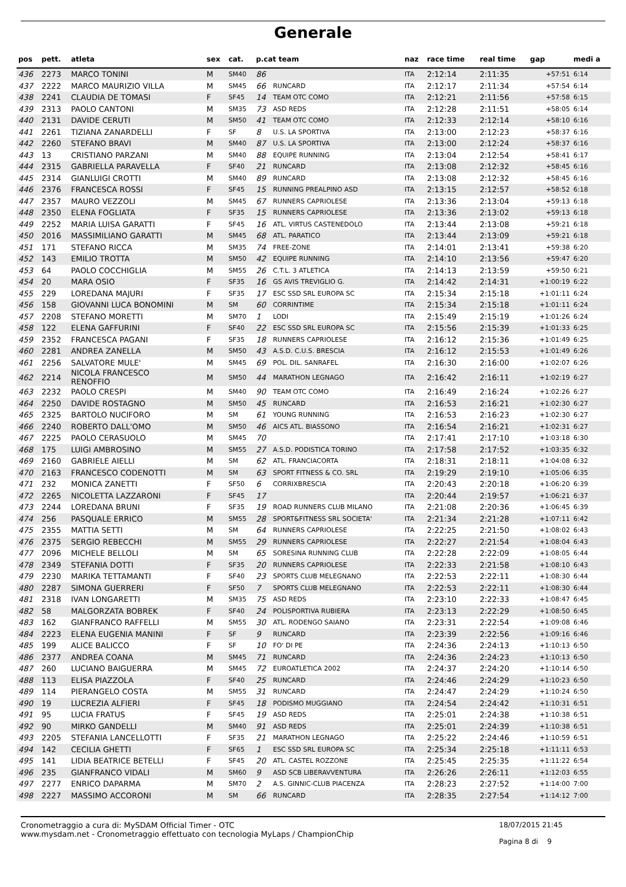Generale
| pos | pett. | atleta | sex | cat. | p.cat team | | naz | race time | real time | gap | medi a |
| --- | --- | --- | --- | --- | --- | --- | --- | --- | --- | --- | --- |
| 436 | 2273 | MARCO TONINI | M | SM40 | 86 | | ITA | 2:12:14 | 2:11:35 | +57:51 | 6:14 |
| 437 | 2222 | MARCO MAURIZIO VILLA | M | SM45 | 66 | RUNCARD | ITA | 2:12:17 | 2:11:34 | +57:54 | 6:14 |
| 438 | 2241 | CLAUDIA DE TOMASI | F | SF45 | 14 | TEAM OTC COMO | ITA | 2:12:21 | 2:11:56 | +57:58 | 6:15 |
| 439 | 2313 | PAOLO CANTONI | M | SM35 | 73 | ASD REDS | ITA | 2:12:28 | 2:11:51 | +58:05 | 6:14 |
| 440 | 2131 | DAVIDE CERUTI | M | SM50 | 41 | TEAM OTC COMO | ITA | 2:12:33 | 2:12:14 | +58:10 | 6:16 |
| 441 | 2261 | TIZIANA ZANARDELLI | F | SF | 8 | U.S. LA SPORTIVA | ITA | 2:13:00 | 2:12:23 | +58:37 | 6:16 |
| 442 | 2260 | STEFANO BRAVI | M | SM40 | 87 | U.S. LA SPORTIVA | ITA | 2:13:00 | 2:12:24 | +58:37 | 6:16 |
| 443 | 13 | CRISTIANO PARZANI | M | SM40 | 88 | EQUIPE RUNNING | ITA | 2:13:04 | 2:12:54 | +58:41 | 6:17 |
| 444 | 2315 | GABRIELLA PARAVELLA | F | SF40 | 21 | RUNCARD | ITA | 2:13:08 | 2:12:32 | +58:45 | 6:16 |
| 445 | 2314 | GIANLUIGI CROTTI | M | SM40 | 89 | RUNCARD | ITA | 2:13:08 | 2:12:32 | +58:45 | 6:16 |
| 446 | 2376 | FRANCESCA ROSSI | F | SF45 | 15 | RUNNING PREALPINO ASD | ITA | 2:13:15 | 2:12:57 | +58:52 | 6:18 |
| 447 | 2357 | MAURO VEZZOLI | M | SM45 | 67 | RUNNERS CAPRIOLESE | ITA | 2:13:36 | 2:13:04 | +59:13 | 6:18 |
| 448 | 2350 | ELENA FOGLIATA | F | SF35 | 15 | RUNNERS CAPRIOLESE | ITA | 2:13:36 | 2:13:02 | +59:13 | 6:18 |
| 449 | 2252 | MARIA LUISA GARATTI | F | SF45 | 16 | ATL. VIRTUS CASTENEDOLO | ITA | 2:13:44 | 2:13:08 | +59:21 | 6:18 |
| 450 | 2016 | MASSIMILIANO GARATTI | M | SM45 | 68 | ATL. PARATICO | ITA | 2:13:44 | 2:13:09 | +59:21 | 6:18 |
| 451 | 171 | STEFANO RICCA | M | SM35 | 74 | FREE-ZONE | ITA | 2:14:01 | 2:13:41 | +59:38 | 6:20 |
| 452 | 143 | EMILIO TROTTA | M | SM50 | 42 | EQUIPE RUNNING | ITA | 2:14:10 | 2:13:56 | +59:47 | 6:20 |
| 453 | 64 | PAOLO COCCHIGLIA | M | SM55 | 26 | C.T.L. 3 ATLETICA | ITA | 2:14:13 | 2:13:59 | +59:50 | 6:21 |
| 454 | 20 | MARA OSIO | F | SF35 | 16 | GS AVIS TREVIGLIO G. | ITA | 2:14:42 | 2:14:31 | +1:00:19 | 6:22 |
| 455 | 229 | LOREDANA MAJURI | F | SF35 | 17 | ESC SSD SRL EUROPA SC | ITA | 2:15:34 | 2:15:18 | +1:01:11 | 6:24 |
| 456 | 158 | GIOVANNI LUCA BONOMINI | M | SM | 60 | CORRINTIME | ITA | 2:15:34 | 2:15:18 | +1:01:11 | 6:24 |
| 457 | 2208 | STEFANO MORETTI | M | SM70 | 1 | LODI | ITA | 2:15:49 | 2:15:19 | +1:01:26 | 6:24 |
| 458 | 122 | ELENA GAFFURINI | F | SF40 | 22 | ESC SSD SRL EUROPA SC | ITA | 2:15:56 | 2:15:39 | +1:01:33 | 6:25 |
| 459 | 2352 | FRANCESCA PAGANI | F | SF35 | 18 | RUNNERS CAPRIOLESE | ITA | 2:16:12 | 2:15:36 | +1:01:49 | 6:25 |
| 460 | 2281 | ANDREA ZANELLA | M | SM50 | 43 | A.S.D. C.U.S. BRESCIA | ITA | 2:16:12 | 2:15:53 | +1:01:49 | 6:26 |
| 461 | 2256 | SALVATORE MULE' | M | SM45 | 69 | POL. DIL. SANRAFEL | ITA | 2:16:30 | 2:16:00 | +1:02:07 | 6:26 |
| 462 | 2214 | NICOLA FRANCESCO RENOFFIO | M | SM50 | 44 | MARATHON LEGNAGO | ITA | 2:16:42 | 2:16:11 | +1:02:19 | 6:27 |
| 463 | 2232 | PAOLO CRESPI | M | SM40 | 90 | TEAM OTC COMO | ITA | 2:16:49 | 2:16:24 | +1:02:26 | 6:27 |
| 464 | 2250 | DAVIDE ROSTAGNO | M | SM50 | 45 | RUNCARD | ITA | 2:16:53 | 2:16:21 | +1:02:30 | 6:27 |
| 465 | 2325 | BARTOLO NUCIFORO | M | SM | 61 | YOUNG RUNNING | ITA | 2:16:53 | 2:16:23 | +1:02:30 | 6:27 |
| 466 | 2240 | ROBERTO DALL'OMO | M | SM50 | 46 | AICS ATL. BIASSONO | ITA | 2:16:54 | 2:16:21 | +1:02:31 | 6:27 |
| 467 | 2225 | PAOLO CERASUOLO | M | SM45 | 70 | | ITA | 2:17:41 | 2:17:10 | +1:03:18 | 6:30 |
| 468 | 175 | LUIGI AMBROSINO | M | SM55 | 27 | A.S.D. PODISTICA TORINO | ITA | 2:17:58 | 2:17:52 | +1:03:35 | 6:32 |
| 469 | 2160 | GABRIELE AIELLI | M | SM | 62 | ATL. FRANCIACORTA | ITA | 2:18:31 | 2:18:11 | +1:04:08 | 6:32 |
| 470 | 2163 | FRANCESCO CODENOTTI | M | SM | 63 | SPORT FITNESS & CO. SRL | ITA | 2:19:29 | 2:19:10 | +1:05:06 | 6:35 |
| 471 | 232 | MONICA ZANETTI | F | SF50 | 6 | CORRIXBRESCIA | ITA | 2:20:43 | 2:20:18 | +1:06:20 | 6:39 |
| 472 | 2265 | NICOLETTA LAZZARONI | F | SF45 | 17 | | ITA | 2:20:44 | 2:19:57 | +1:06:21 | 6:37 |
| 473 | 2244 | LOREDANA BRUNI | F | SF35 | 19 | ROAD RUNNERS CLUB MILANO | ITA | 2:21:08 | 2:20:36 | +1:06:45 | 6:39 |
| 474 | 256 | PASQUALE ERRICO | M | SM55 | 28 | SPORT&FITNESS SRL SOCIETA' | ITA | 2:21:34 | 2:21:28 | +1:07:11 | 6:42 |
| 475 | 2355 | MATTIA SETTI | M | SM | 64 | RUNNERS CAPRIOLESE | ITA | 2:22:25 | 2:21:50 | +1:08:02 | 6:43 |
| 476 | 2375 | SERGIO REBECCHI | M | SM55 | 29 | RUNNERS CAPRIOLESE | ITA | 2:22:27 | 2:21:54 | +1:08:04 | 6:43 |
| 477 | 2096 | MICHELE BELLOLI | M | SM | 65 | SORESINA RUNNING CLUB | ITA | 2:22:28 | 2:22:09 | +1:08:05 | 6:44 |
| 478 | 2349 | STEFANIA DOTTI | F | SF35 | 20 | RUNNERS CAPRIOLESE | ITA | 2:22:33 | 2:21:58 | +1:08:10 | 6:43 |
| 479 | 2230 | MARIKA TETTAMANTI | F | SF40 | 23 | SPORTS CLUB MELEGNANO | ITA | 2:22:53 | 2:22:11 | +1:08:30 | 6:44 |
| 480 | 2287 | SIMONA GUERRERI | F | SF50 | 7 | SPORTS CLUB MELEGNANO | ITA | 2:22:53 | 2:22:11 | +1:08:30 | 6:44 |
| 481 | 2318 | IVAN LONGARETTI | M | SM35 | 75 | ASD REDS | ITA | 2:23:10 | 2:22:33 | +1:08:47 | 6:45 |
| 482 | 58 | MALGORZATA BOBREK | F | SF40 | 24 | POLISPORTIVA RUBIERA | ITA | 2:23:13 | 2:22:29 | +1:08:50 | 6:45 |
| 483 | 162 | GIANFRANCO RAFFELLI | M | SM55 | 30 | ATL. RODENGO SAIANO | ITA | 2:23:31 | 2:22:54 | +1:09:08 | 6:46 |
| 484 | 2223 | ELENA EUGENIA MANINI | F | SF | 9 | RUNCARD | ITA | 2:23:39 | 2:22:56 | +1:09:16 | 6:46 |
| 485 | 199 | ALICE BALICCO | F | SF | 10 | FO' DI PE | ITA | 2:24:36 | 2:24:13 | +1:10:13 | 6:50 |
| 486 | 2377 | ANDREA COANA | M | SM45 | 71 | RUNCARD | ITA | 2:24:36 | 2:24:23 | +1:10:13 | 6:50 |
| 487 | 260 | LUCIANO BAIGUERRA | M | SM45 | 72 | EUROATLETICA 2002 | ITA | 2:24:37 | 2:24:20 | +1:10:14 | 6:50 |
| 488 | 113 | ELISA PIAZZOLA | F | SF40 | 25 | RUNCARD | ITA | 2:24:46 | 2:24:29 | +1:10:23 | 6:50 |
| 489 | 114 | PIERANGELO COSTA | M | SM55 | 31 | RUNCARD | ITA | 2:24:47 | 2:24:29 | +1:10:24 | 6:50 |
| 490 | 19 | LUCREZIA ALFIERI | F | SF45 | 18 | PODISMO MUGGIANO | ITA | 2:24:54 | 2:24:42 | +1:10:31 | 6:51 |
| 491 | 95 | LUCIA FRATUS | F | SF45 | 19 | ASD REDS | ITA | 2:25:01 | 2:24:38 | +1:10:38 | 6:51 |
| 492 | 90 | MIRKO GANDELLI | M | SM40 | 91 | ASD REDS | ITA | 2:25:01 | 2:24:39 | +1:10:38 | 6:51 |
| 493 | 2205 | STEFANIA LANCELLOTTI | F | SF35 | 21 | MARATHON LEGNAGO | ITA | 2:25:22 | 2:24:46 | +1:10:59 | 6:51 |
| 494 | 142 | CECILIA GHETTI | F | SF65 | 1 | ESC SSD SRL EUROPA SC | ITA | 2:25:34 | 2:25:18 | +1:11:11 | 6:53 |
| 495 | 141 | LIDIA BEATRICE BETELLI | F | SF45 | 20 | ATL. CASTEL ROZZONE | ITA | 2:25:45 | 2:25:35 | +1:11:22 | 6:54 |
| 496 | 235 | GIANFRANCO VIDALI | M | SM60 | 9 | ASD SCB LIBERAVVENTURA | ITA | 2:26:26 | 2:26:11 | +1:12:03 | 6:55 |
| 497 | 2277 | ENRICO DAPARMA | M | SM70 | 2 | A.S. GINNIC-CLUB PIACENZA | ITA | 2:28:23 | 2:27:52 | +1:14:00 | 7:00 |
| 498 | 2227 | MASSIMO ACCORONI | M | SM | 66 | RUNCARD | ITA | 2:28:35 | 2:27:54 | +1:14:12 | 7:00 |
Cronometraggio a cura di: MySDAM Official Timer - OTC
www.mysdam.net - Cronometraggio effettuato con tecnologia MyLaps / ChampionChip
18/07/2015 21:45
Pagina 8 di 9